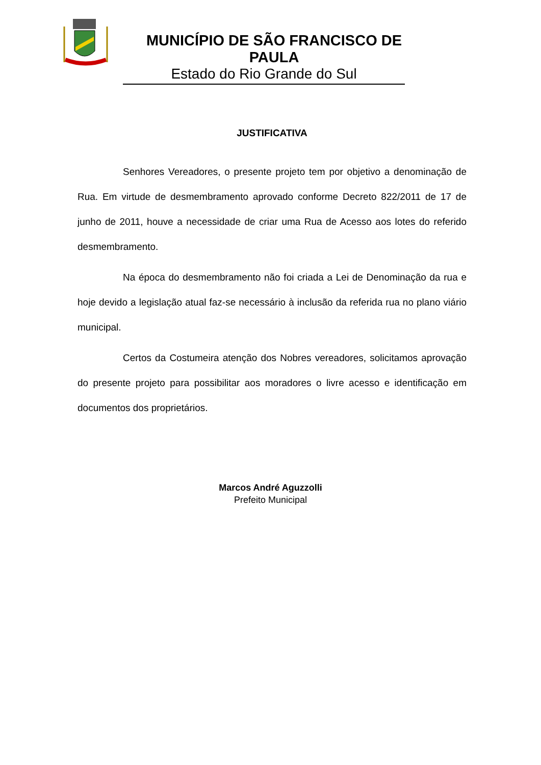MUNICÍPIO DE SÃO FRANCISCO DE PAULA
Estado do Rio Grande do Sul
JUSTIFICATIVA
Senhores Vereadores, o presente projeto tem por objetivo a denominação de Rua. Em virtude de desmembramento aprovado conforme Decreto 822/2011 de 17 de junho de 2011, houve a necessidade de criar uma Rua de Acesso aos lotes do referido desmembramento.
Na época do desmembramento não foi criada a Lei de Denominação da rua e hoje devido a legislação atual faz-se necessário à inclusão da referida rua no plano viário municipal.
Certos da Costumeira atenção dos Nobres vereadores, solicitamos aprovação do presente projeto para possibilitar aos moradores o livre acesso e identificação em documentos dos proprietários.
Marcos André Aguzzolli
Prefeito Municipal